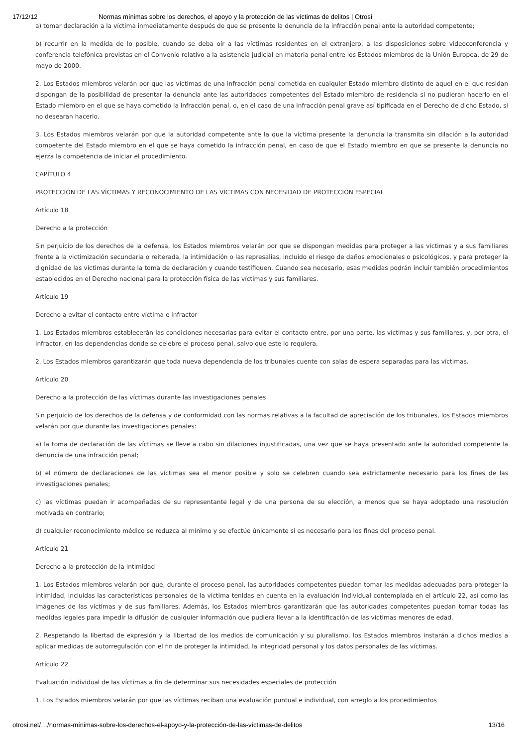17/12/12 Normas mínimas sobre los derechos, el apoyo y la protección de las víctimas de delitos | Otrosí
a) tomar declaración a la víctima inmediatamente después de que se presente la denuncia de la infracción penal ante la autoridad competente;
b) recurrir en la medida de lo posible, cuando se deba oír a las víctimas residentes en el extranjero, a las disposiciones sobre videoconferencia y conferencia telefónica previstas en el Convenio relativo a la asistencia judicial en materia penal entre los Estados miembros de la Unión Europea, de 29 de mayo de 2000.
2. Los Estados miembros velarán por que las víctimas de una infracción penal cometida en cualquier Estado miembro distinto de aquel en el que residan dispongan de la posibilidad de presentar la denuncia ante las autoridades competentes del Estado miembro de residencia si no pudieran hacerlo en el Estado miembro en el que se haya cometido la infracción penal, o, en el caso de una infracción penal grave así tipificada en el Derecho de dicho Estado, si no desearan hacerlo.
3. Los Estados miembros velarán por que la autoridad competente ante la que la víctima presente la denuncia la transmita sin dilación a la autoridad competente del Estado miembro en el que se haya cometido la infracción penal, en caso de que el Estado miembro en que se presente la denuncia no ejerza la competencia de iniciar el procedimiento.
CAPÍTULO 4
PROTECCIÓN DE LAS VÍCTIMAS Y RECONOCIMIENTO DE LAS VÍCTIMAS CON NECESIDAD DE PROTECCIÓN ESPECIAL
Artículo 18
Derecho a la protección
Sin perjuicio de los derechos de la defensa, los Estados miembros velarán por que se dispongan medidas para proteger a las víctimas y a sus familiares frente a la victimización secundaria o reiterada, la intimidación o las represalias, incluido el riesgo de daños emocionales o psicológicos, y para proteger la dignidad de las víctimas durante la toma de declaración y cuando testifiquen. Cuando sea necesario, esas medidas podrán incluir también procedimientos establecidos en el Derecho nacional para la protección física de las víctimas y sus familiares.
Artículo 19
Derecho a evitar el contacto entre víctima e infractor
1. Los Estados miembros establecerán las condiciones necesarias para evitar el contacto entre, por una parte, las víctimas y sus familiares, y, por otra, el infractor, en las dependencias donde se celebre el proceso penal, salvo que este lo requiera.
2. Los Estados miembros garantizarán que toda nueva dependencia de los tribunales cuente con salas de espera separadas para las víctimas.
Artículo 20
Derecho a la protección de las víctimas durante las investigaciones penales
Sin perjuicio de los derechos de la defensa y de conformidad con las normas relativas a la facultad de apreciación de los tribunales, los Estados miembros velarán por que durante las investigaciones penales:
a) la toma de declaración de las víctimas se lleve a cabo sin dilaciones injustificadas, una vez que se haya presentado ante la autoridad competente la denuncia de una infracción penal;
b) el número de declaraciones de las víctimas sea el menor posible y solo se celebren cuando sea estrictamente necesario para los fines de las investigaciones penales;
c) las víctimas puedan ir acompañadas de su representante legal y de una persona de su elección, a menos que se haya adoptado una resolución motivada en contrario;
d) cualquier reconocimiento médico se reduzca al mínimo y se efectúe únicamente si es necesario para los fines del proceso penal.
Artículo 21
Derecho a la protección de la intimidad
1. Los Estados miembros velarán por que, durante el proceso penal, las autoridades competentes puedan tomar las medidas adecuadas para proteger la intimidad, incluidas las características personales de la víctima tenidas en cuenta en la evaluación individual contemplada en el artículo 22, así como las imágenes de las víctimas y de sus familiares. Además, los Estados miembros garantizarán que las autoridades competentes puedan tomar todas las medidas legales para impedir la difusión de cualquier información que pudiera llevar a la identificación de las víctimas menores de edad.
2. Respetando la libertad de expresión y la libertad de los medios de comunicación y su pluralismo, los Estados miembros instarán a dichos medios a aplicar medidas de autorregulación con el fin de proteger la intimidad, la integridad personal y los datos personales de las víctimas.
Artículo 22
Evaluación individual de las víctimas a fin de determinar sus necesidades especiales de protección
1. Los Estados miembros velarán por que las víctimas reciban una evaluación puntual e individual, con arreglo a los procedimientos
otrosi.net/…/normas-mínimas-sobre-los-derechos-el-apoyo-y-la-protección-de-las-víctimas-de-delitos 13/16